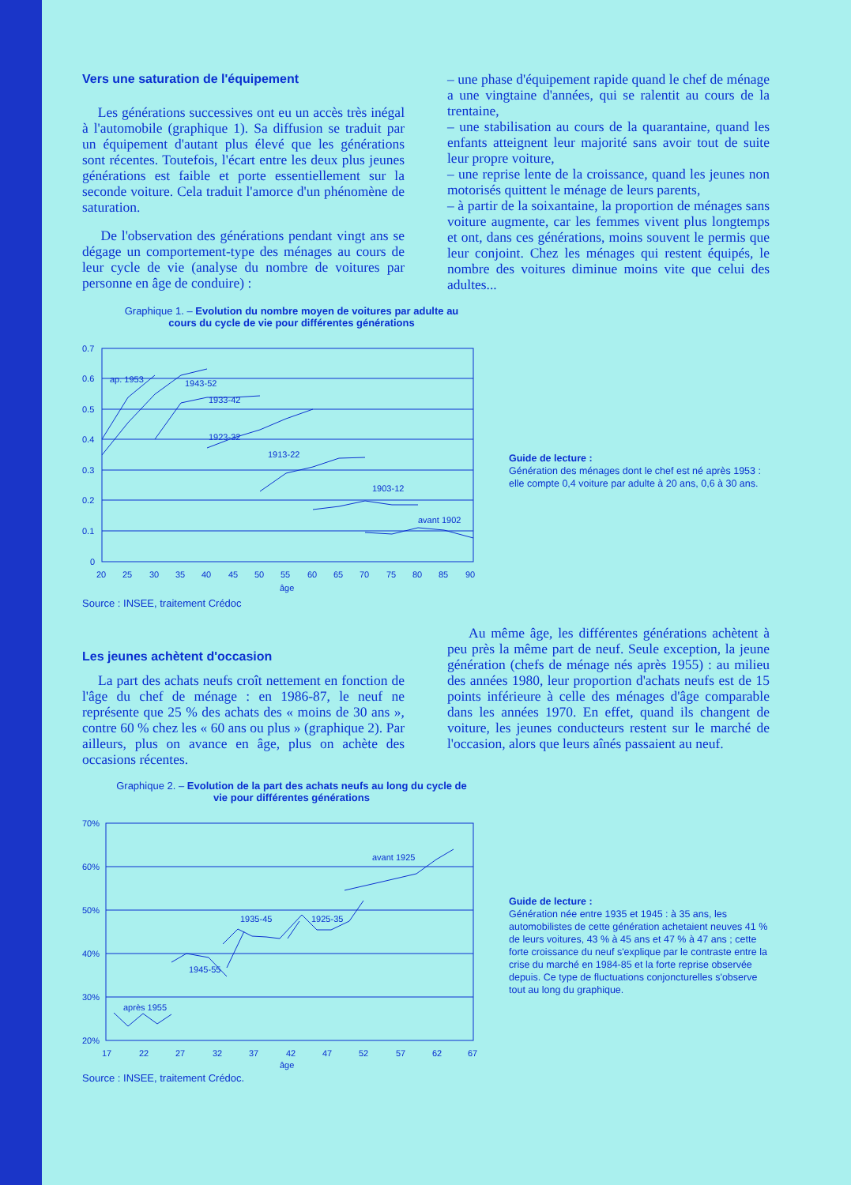Vers une saturation de l'équipement
Les générations successives ont eu un accès très inégal à l'automobile (graphique 1). Sa diffusion se traduit par un équipement d'autant plus élevé que les générations sont récentes. Toutefois, l'écart entre les deux plus jeunes générations est faible et porte essentiellement sur la seconde voiture. Cela traduit l'amorce d'un phénomène de saturation.
De l'observation des générations pendant vingt ans se dégage un comportement-type des ménages au cours de leur cycle de vie (analyse du nombre de voitures par personne en âge de conduire) :
– une phase d'équipement rapide quand le chef de ménage a une vingtaine d'années, qui se ralentit au cours de la trentaine,
– une stabilisation au cours de la quarantaine, quand les enfants atteignent leur majorité sans avoir tout de suite leur propre voiture,
– une reprise lente de la croissance, quand les jeunes non motorisés quittent le ménage de leurs parents,
– à partir de la soixantaine, la proportion de ménages sans voiture augmente, car les femmes vivent plus longtemps et ont, dans ces générations, moins souvent le permis que leur conjoint. Chez les ménages qui restent équipés, le nombre des voitures diminue moins vite que celui des adultes...
Graphique 1. – Evolution du nombre moyen de voitures par adulte au cours du cycle de vie pour différentes générations
0.7
0.6
0.5
0.4
0.3
0.2
0.1
0
ap. 1953
1943-52
1933-42
1923-32
1913-22
1903-12
avant 1902
20
25
30
35
40
45
50
55
60
65
70
75
80
85
90
âge
Guide de lecture :
Génération des ménages dont le chef est né après 1953 : elle compte 0,4 voiture par adulte à 20 ans, 0,6 à 30 ans.
Source : INSEE, traitement Crédoc
Les jeunes achètent d'occasion
La part des achats neufs croît nettement en fonction de l'âge du chef de ménage : en 1986-87, le neuf ne représente que 25 % des achats des « moins de 30 ans », contre 60 % chez les « 60 ans ou plus » (graphique 2). Par ailleurs, plus on avance en âge, plus on achète des occasions récentes.
Au même âge, les différentes générations achètent à peu près la même part de neuf. Seule exception, la jeune génération (chefs de ménage nés après 1955) : au milieu des années 1980, leur proportion d'achats neufs est de 15 points inférieure à celle des ménages d'âge comparable dans les années 1970. En effet, quand ils changent de voiture, les jeunes conducteurs restent sur le marché de l'occasion, alors que leurs aînés passaient au neuf.
Graphique 2. – Evolution de la part des achats neufs au long du cycle de vie pour différentes générations
70%
60%
50%
40%
30%
20%
après 1955
1945-55
1935-45
1925-35
avant 1925
17
22
27
32
37
42
47
52
57
62
67
âge
Guide de lecture :
Génération née entre 1935 et 1945 : à 35 ans, les automobilistes de cette génération achetaient neuves 41 % de leurs voitures, 43 % à 45 ans et 47 % à 47 ans ; cette forte croissance du neuf s'explique par le contraste entre la crise du marché en 1984-85 et la forte reprise observée depuis. Ce type de fluctuations conjoncturelles s'observe tout au long du graphique.
Source : INSEE, traitement Crédoc.